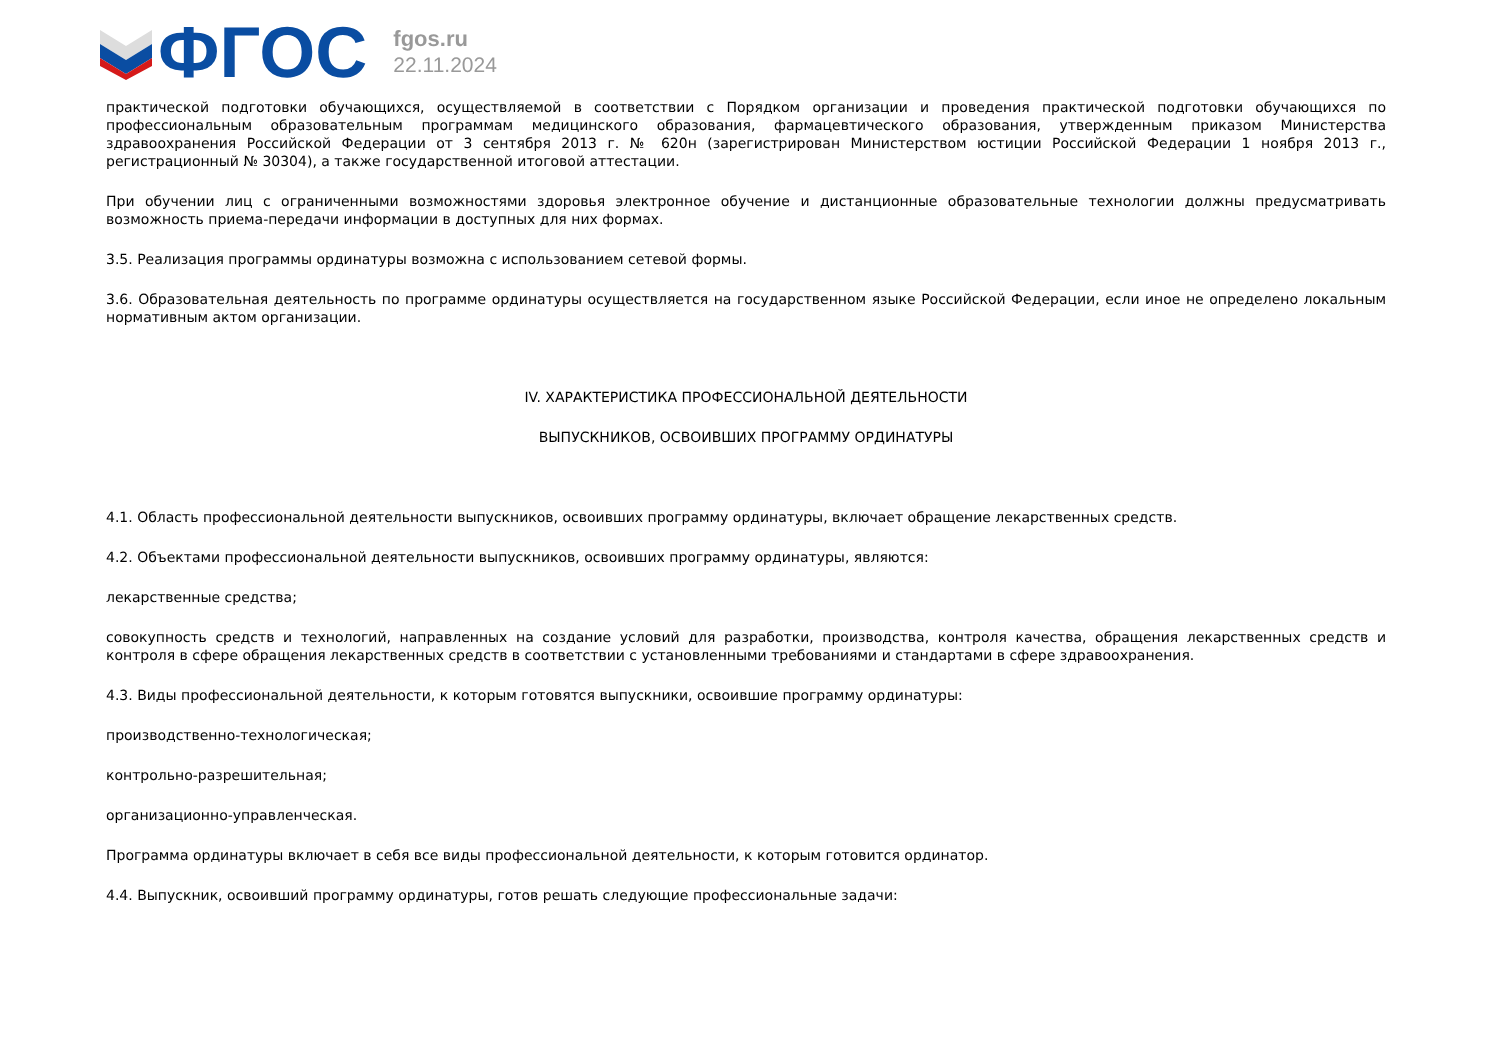ФГОС
fgos.ru
22.11.2024
практической подготовки обучающихся, осуществляемой в соответствии с Порядком организации и проведения практической подготовки обучающихся по профессиональным образовательным программам медицинского образования, фармацевтического образования, утвержденным приказом Министерства здравоохранения Российской Федерации от 3 сентября 2013 г. № 620н (зарегистрирован Министерством юстиции Российской Федерации 1 ноября 2013 г., регистрационный № 30304), а также государственной итоговой аттестации.
При обучении лиц с ограниченными возможностями здоровья электронное обучение и дистанционные образовательные технологии должны предусматривать возможность приема-передачи информации в доступных для них формах.
3.5. Реализация программы ординатуры возможна с использованием сетевой формы.
3.6. Образовательная деятельность по программе ординатуры осуществляется на государственном языке Российской Федерации, если иное не определено локальным нормативным актом организации.
IV. ХАРАКТЕРИСТИКА ПРОФЕССИОНАЛЬНОЙ ДЕЯТЕЛЬНОСТИ
ВЫПУСКНИКОВ, ОСВОИВШИХ ПРОГРАММУ ОРДИНАТУРЫ
4.1. Область профессиональной деятельности выпускников, освоивших программу ординатуры, включает обращение лекарственных средств.
4.2. Объектами профессиональной деятельности выпускников, освоивших программу ординатуры, являются:
лекарственные средства;
совокупность средств и технологий, направленных на создание условий для разработки, производства, контроля качества, обращения лекарственных средств и контроля в сфере обращения лекарственных средств в соответствии с установленными требованиями и стандартами в сфере здравоохранения.
4.3. Виды профессиональной деятельности, к которым готовятся выпускники, освоившие программу ординатуры:
производственно-технологическая;
контрольно-разрешительная;
организационно-управленческая.
Программа ординатуры включает в себя все виды профессиональной деятельности, к которым готовится ординатор.
4.4. Выпускник, освоивший программу ординатуры, готов решать следующие профессиональные задачи: